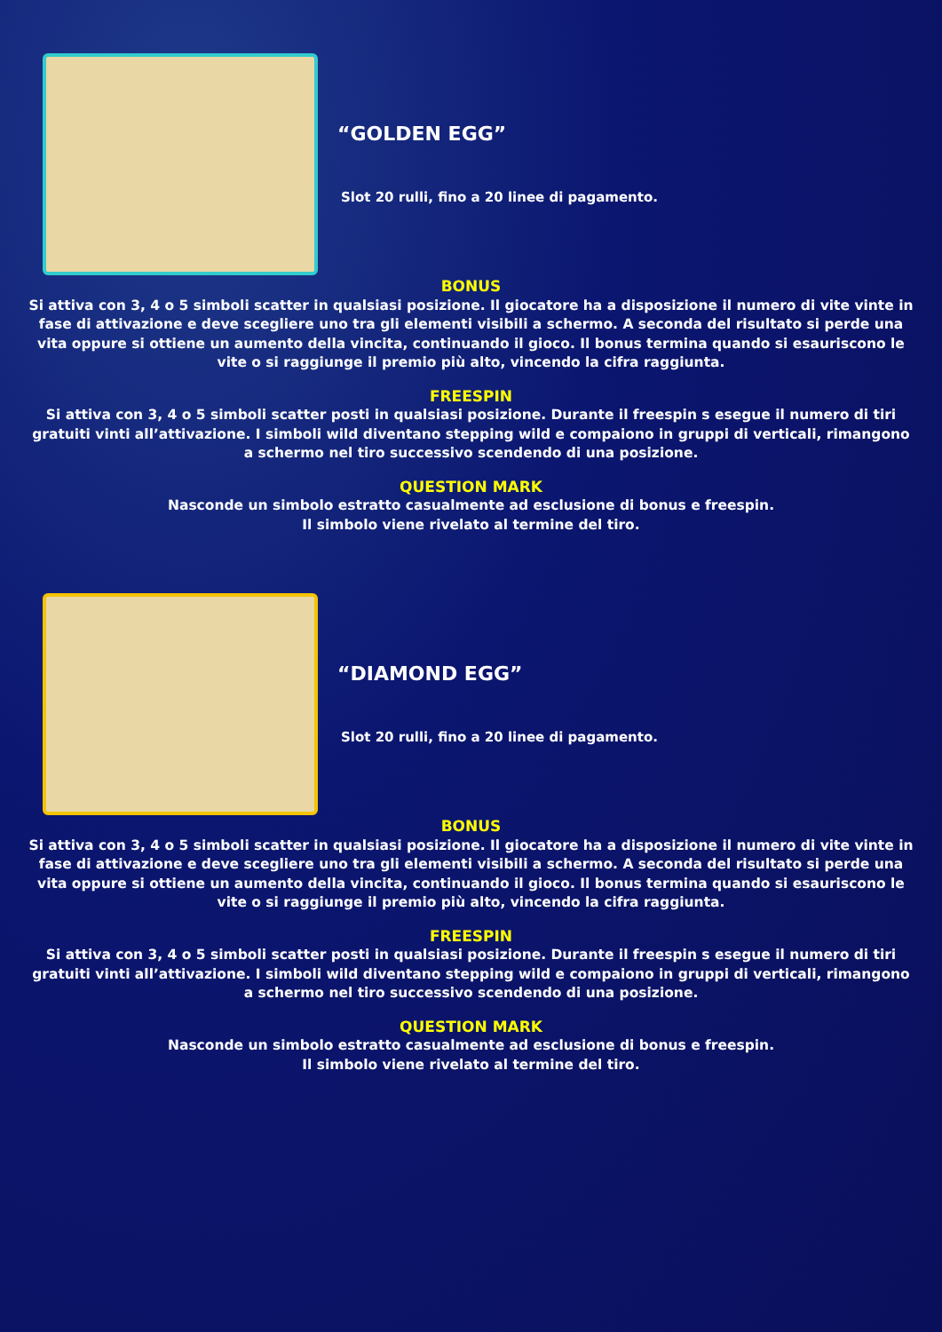“GOLDEN EGG”
Slot 20 rulli, fino a 20 linee di pagamento.
BONUS
Si attiva con 3, 4 o 5 simboli scatter in qualsiasi posizione. Il giocatore ha a disposizione il numero di vite vinte in fase di attivazione e deve scegliere uno tra gli elementi visibili a schermo. A seconda del risultato si perde una vita oppure si ottiene un aumento della vincita, continuando il gioco. Il bonus termina quando si esauriscono le vite o si raggiunge il premio più alto, vincendo la cifra raggiunta.
FREESPIN
Si attiva con 3, 4 o 5 simboli scatter posti in qualsiasi posizione. Durante il freespin s esegue il numero di tiri gratuiti vinti all’attivazione. I simboli wild diventano stepping wild e compaiono in gruppi di verticali, rimangono a schermo nel tiro successivo scendendo di una posizione.
QUESTION MARK
Nasconde un simbolo estratto casualmente ad esclusione di bonus e freespin.
Il simbolo viene rivelato al termine del tiro.
“DIAMOND EGG”
Slot 20 rulli, fino a 20 linee di pagamento.
BONUS
Si attiva con 3, 4 o 5 simboli scatter in qualsiasi posizione. Il giocatore ha a disposizione il numero di vite vinte in fase di attivazione e deve scegliere uno tra gli elementi visibili a schermo. A seconda del risultato si perde una vita oppure si ottiene un aumento della vincita, continuando il gioco. Il bonus termina quando si esauriscono le vite o si raggiunge il premio più alto, vincendo la cifra raggiunta.
FREESPIN
Si attiva con 3, 4 o 5 simboli scatter posti in qualsiasi posizione. Durante il freespin s esegue il numero di tiri gratuiti vinti all’attivazione. I simboli wild diventano stepping wild e compaiono in gruppi di verticali, rimangono a schermo nel tiro successivo scendendo di una posizione.
QUESTION MARK
Nasconde un simbolo estratto casualmente ad esclusione di bonus e freespin.
Il simbolo viene rivelato al termine del tiro.